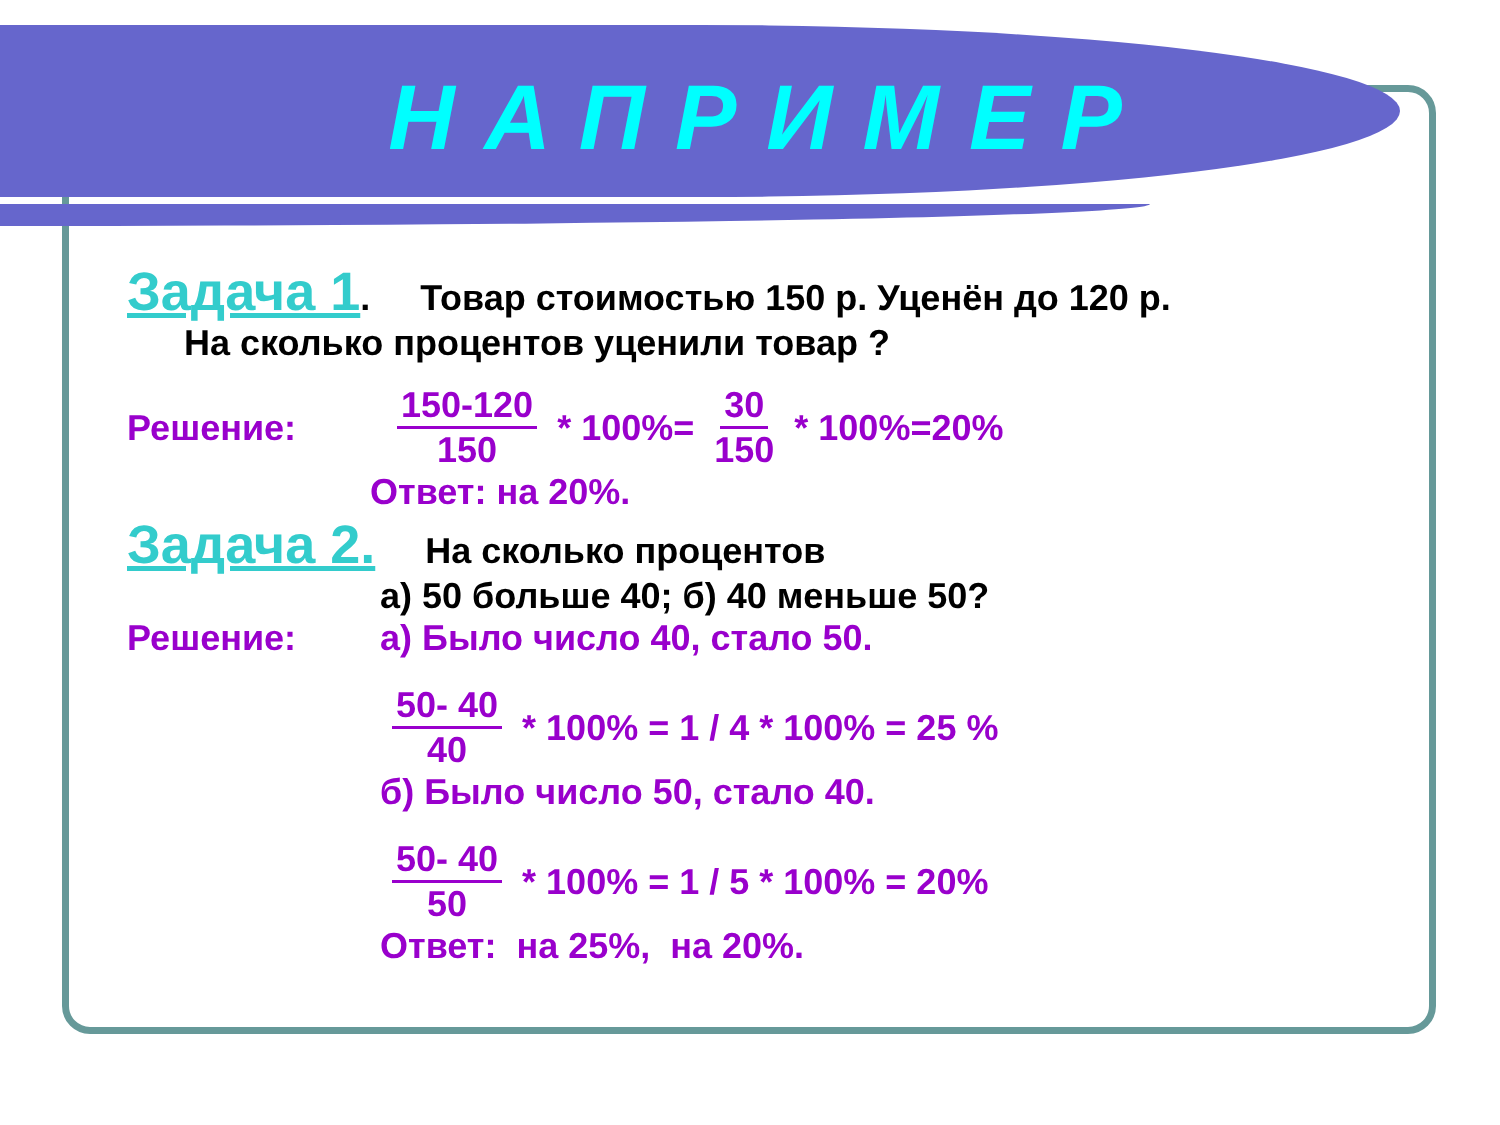НАПРИМЕР
Задача 1. Товар стоимостью 150 р. Уценён до 120 р.
На сколько процентов уценили товар ?
Решение: 150-120 150 * 100%= 30 150 * 100%=20%
Ответ: на 20%.
Задача 2. На сколько процентов
а) 50 больше 40; б) 40 меньше 50?
Решение: а) Было число 40, стало 50.
50- 40 40 * 100% = 1 / 4 * 100% = 25 %
б) Было число 50, стало 40.
50- 40 50 * 100% = 1 / 5 * 100% = 20%
Ответ: на 25%, на 20%.